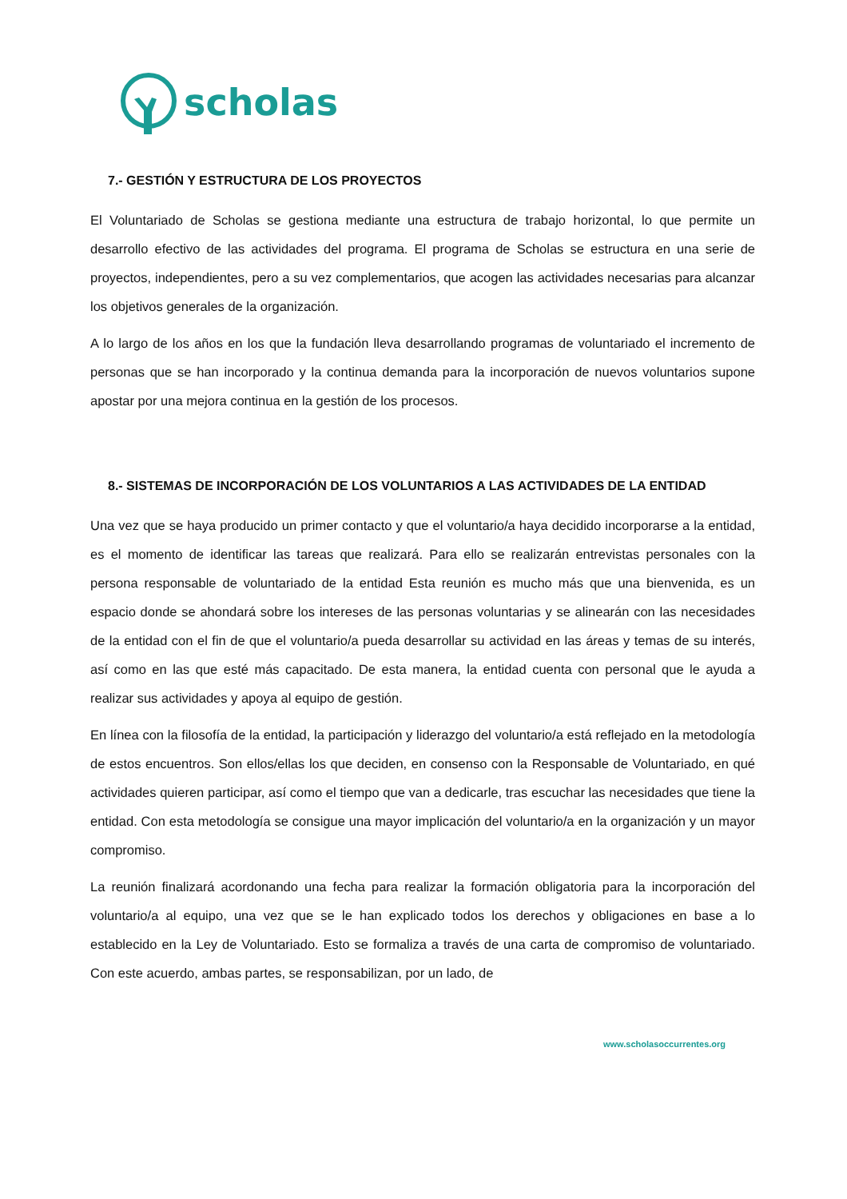scholas
7.- GESTIÓN Y ESTRUCTURA DE LOS PROYECTOS
El Voluntariado de Scholas se gestiona mediante una estructura de trabajo horizontal, lo que permite un desarrollo efectivo de las actividades del programa. El programa de Scholas se estructura en una serie de proyectos, independientes, pero a su vez complementarios, que acogen las actividades necesarias para alcanzar los objetivos generales de la organización.
A lo largo de los años en los que la fundación lleva desarrollando programas de voluntariado el incremento de personas que se han incorporado y la continua demanda para la incorporación de nuevos voluntarios supone apostar por una mejora continua en la gestión de los procesos.
8.- SISTEMAS DE INCORPORACIÓN DE LOS VOLUNTARIOS A LAS ACTIVIDADES DE LA ENTIDAD
Una vez que se haya producido un primer contacto y que el voluntario/a haya decidido incorporarse a la entidad, es el momento de identificar las tareas que realizará. Para ello se realizarán entrevistas personales con la persona responsable de voluntariado de la entidad Esta reunión es mucho más que una bienvenida, es un espacio donde se ahondará sobre los intereses de las personas voluntarias y se alinearán con las necesidades de la entidad con el fin de que el voluntario/a pueda desarrollar su actividad en las áreas y temas de su interés, así como en las que esté más capacitado. De esta manera, la entidad cuenta con personal que le ayuda a realizar sus actividades y apoya al equipo de gestión.
En línea con la filosofía de la entidad, la participación y liderazgo del voluntario/a está reflejado en la metodología de estos encuentros. Son ellos/ellas los que deciden, en consenso con la Responsable de Voluntariado, en qué actividades quieren participar, así como el tiempo que van a dedicarle, tras escuchar las necesidades que tiene la entidad. Con esta metodología se consigue una mayor implicación del voluntario/a en la organización y un mayor compromiso.
La reunión finalizará acordonando una fecha para realizar la formación obligatoria para la incorporación del voluntario/a al equipo, una vez que se le han explicado todos los derechos y obligaciones en base a lo establecido en la Ley de Voluntariado. Esto se formaliza a través de una carta de compromiso de voluntariado. Con este acuerdo, ambas partes, se responsabilizan, por un lado, de
www.scholasoccurrentes.org